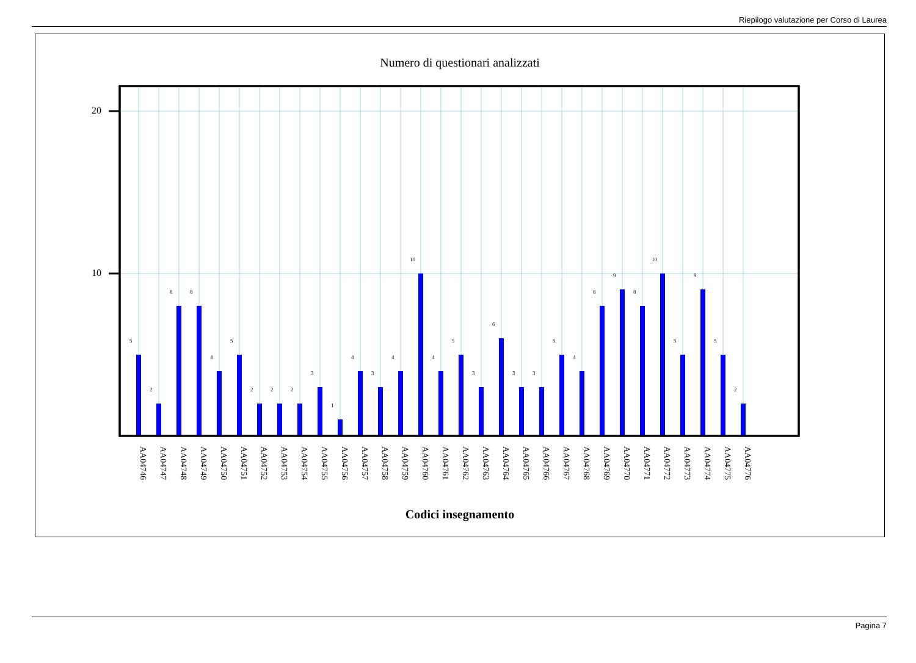Riepilogo valutazione per Corso di Laurea
Numero di questionari analizzati
20
10
5
2
8
8
4
5
2
2
2
3
1
4
3
4
10
4
5
3
6
3
3
5
4
8
9
8
10
5
9
5
2
AA04746
AA04747
AA04748
AA04749
AA04750
AA04751
AA04752
AA04753
AA04754
AA04755
AA04756
AA04757
AA04758
AA04759
AA04760
AA04761
AA04762
AA04763
AA04764
AA04765
AA04766
AA04767
AA04768
AA04769
AA04770
AA04771
AA04772
AA04773
AA04774
AA04775
AA04776
Codici insegnamento
Pagina 7